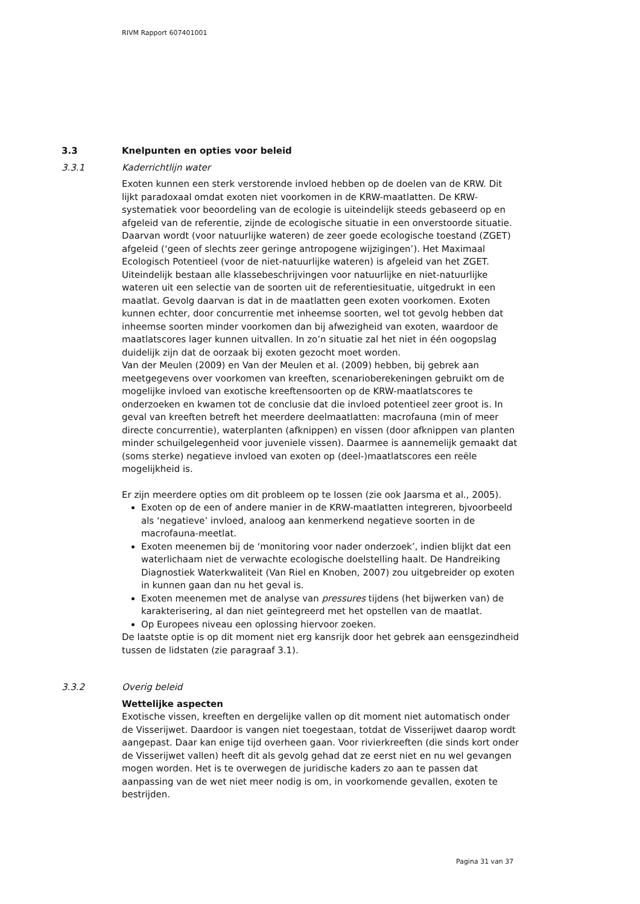RIVM Rapport 607401001
3.3 Knelpunten en opties voor beleid
3.3.1 Kaderrichtlijn water
Exoten kunnen een sterk verstorende invloed hebben op de doelen van de KRW. Dit lijkt paradoxaal omdat exoten niet voorkomen in de KRW-maatlatten. De KRW-systematiek voor beoordeling van de ecologie is uiteindelijk steeds gebaseerd op en afgeleid van de referentie, zijnde de ecologische situatie in een onverstoorde situatie. Daarvan wordt (voor natuurlijke wateren) de zeer goede ecologische toestand (ZGET) afgeleid (‘geen of slechts zeer geringe antropogene wijzigingen’). Het Maximaal Ecologisch Potentieel (voor de niet-natuurlijke wateren) is afgeleid van het ZGET. Uiteindelijk bestaan alle klassebeschrijvingen voor natuurlijke en niet-natuurlijke wateren uit een selectie van de soorten uit de referentiesituatie, uitgedrukt in een maatlat. Gevolg daarvan is dat in de maatlatten geen exoten voorkomen. Exoten kunnen echter, door concurrentie met inheemse soorten, wel tot gevolg hebben dat inheemse soorten minder voorkomen dan bij afwezigheid van exoten, waardoor de maatlatscores lager kunnen uitvallen. In zo’n situatie zal het niet in één oogopslag duidelijk zijn dat de oorzaak bij exoten gezocht moet worden.
Van der Meulen (2009) en Van der Meulen et al. (2009) hebben, bij gebrek aan meetgegevens over voorkomen van kreeften, scenarioberekeningen gebruikt om de mogelijke invloed van exotische kreeftensoorten op de KRW-maatlatscores te onderzoeken en kwamen tot de conclusie dat die invloed potentieel zeer groot is. In geval van kreeften betreft het meerdere deelmaatlatten: macrofauna (min of meer directe concurrentie), waterplanten (afknippen) en vissen (door afknippen van planten minder schuilgelegenheid voor juveniele vissen). Daarmee is aannemelijk gemaakt dat (soms sterke) negatieve invloed van exoten op (deel-)maatlatscores een reële mogelijkheid is.
Er zijn meerdere opties om dit probleem op te lossen (zie ook Jaarsma et al., 2005).
Exoten op de een of andere manier in de KRW-maatlatten integreren, bjvoorbeeld als ‘negatieve’ invloed, analoog aan kenmerkend negatieve soorten in de macrofauna-meetlat.
Exoten meenemen bij de ‘monitoring voor nader onderzoek’, indien blijkt dat een waterlichaam niet de verwachte ecologische doelstelling haalt. De Handreiking Diagnostiek Waterkwaliteit (Van Riel en Knoben, 2007) zou uitgebreider op exoten in kunnen gaan dan nu het geval is.
Exoten meenemen met de analyse van pressures tijdens (het bijwerken van) de karakterisering, al dan niet geïntegreerd met het opstellen van de maatlat.
Op Europees niveau een oplossing hiervoor zoeken.
De laatste optie is op dit moment niet erg kansrijk door het gebrek aan eensgezindheid tussen de lidstaten (zie paragraaf 3.1).
3.3.2 Overig beleid
Wettelijke aspecten
Exotische vissen, kreeften en dergelijke vallen op dit moment niet automatisch onder de Visserijwet. Daardoor is vangen niet toegestaan, totdat de Visserijwet daarop wordt aangepast. Daar kan enige tijd overheen gaan. Voor rivierkreeften (die sinds kort onder de Visserijwet vallen) heeft dit als gevolg gehad dat ze eerst niet en nu wel gevangen mogen worden. Het is te overwegen de juridische kaders zo aan te passen dat aanpassing van de wet niet meer nodig is om, in voorkomende gevallen, exoten te bestrijden.
Pagina 31 van 37